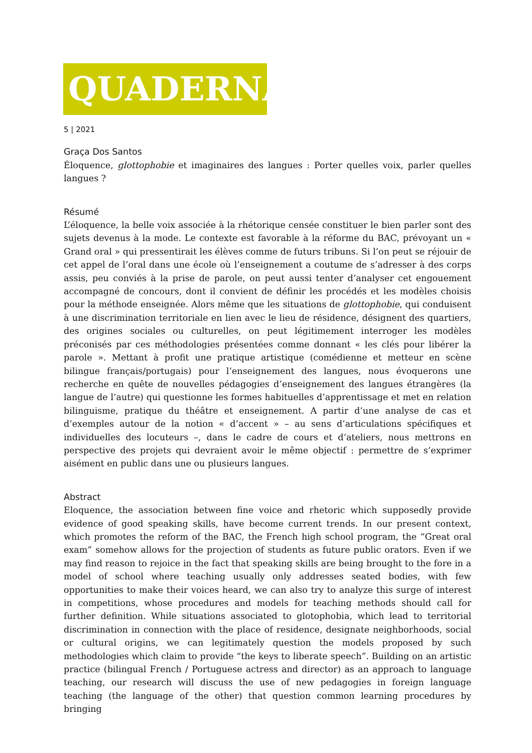QUADERNA
5 | 2021
Graça Dos Santos
Éloquence, glottophobie et imaginaires des langues : Porter quelles voix, parler quelles langues ?
Résumé
L’éloquence, la belle voix associée à la rhétorique censée constituer le bien parler sont des sujets devenus à la mode. Le contexte est favorable à la réforme du BAC, prévoyant un « Grand oral » qui pressentirait les élèves comme de futurs tribuns. Si l’on peut se réjouir de cet appel de l’oral dans une école où l’enseignement a coutume de s’adresser à des corps assis, peu conviés à la prise de parole, on peut aussi tenter d’analyser cet engouement accompagné de concours, dont il convient de définir les procédés et les modèles choisis pour la méthode enseignée. Alors même que les situations de glottophobie, qui conduisent à une discrimination territoriale en lien avec le lieu de résidence, désignent des quartiers, des origines sociales ou culturelles, on peut légitimement interroger les modèles préconisés par ces méthodologies présentées comme donnant « les clés pour libérer la parole ». Mettant à profit une pratique artistique (comédienne et metteur en scène bilingue français/portugais) pour l’enseignement des langues, nous évoquerons une recherche en quête de nouvelles pédagogies d’enseignement des langues étrangères (la langue de l’autre) qui questionne les formes habituelles d’apprentissage et met en relation bilinguisme, pratique du théâtre et enseignement. A partir d’une analyse de cas et d’exemples autour de la notion « d’accent » – au sens d’articulations spécifiques et individuelles des locuteurs –, dans le cadre de cours et d’ateliers, nous mettrons en perspective des projets qui devraient avoir le même objectif : permettre de s’exprimer aisément en public dans une ou plusieurs langues.
Abstract
Eloquence, the association between fine voice and rhetoric which supposedly provide evidence of good speaking skills, have become current trends. In our present context, which promotes the reform of the BAC, the French high school program, the “Great oral exam” somehow allows for the projection of students as future public orators. Even if we may find reason to rejoice in the fact that speaking skills are being brought to the fore in a model of school where teaching usually only addresses seated bodies, with few opportunities to make their voices heard, we can also try to analyze this surge of interest in competitions, whose procedures and models for teaching methods should call for further definition. While situations associated to glotophobia, which lead to territorial discrimination in connection with the place of residence, designate neighborhoods, social or cultural origins, we can legitimately question the models proposed by such methodologies which claim to provide “the keys to liberate speech”. Building on an artistic practice (bilingual French / Portuguese actress and director) as an approach to language teaching, our research will discuss the use of new pedagogies in foreign language teaching (the language of the other) that question common learning procedures by bringing